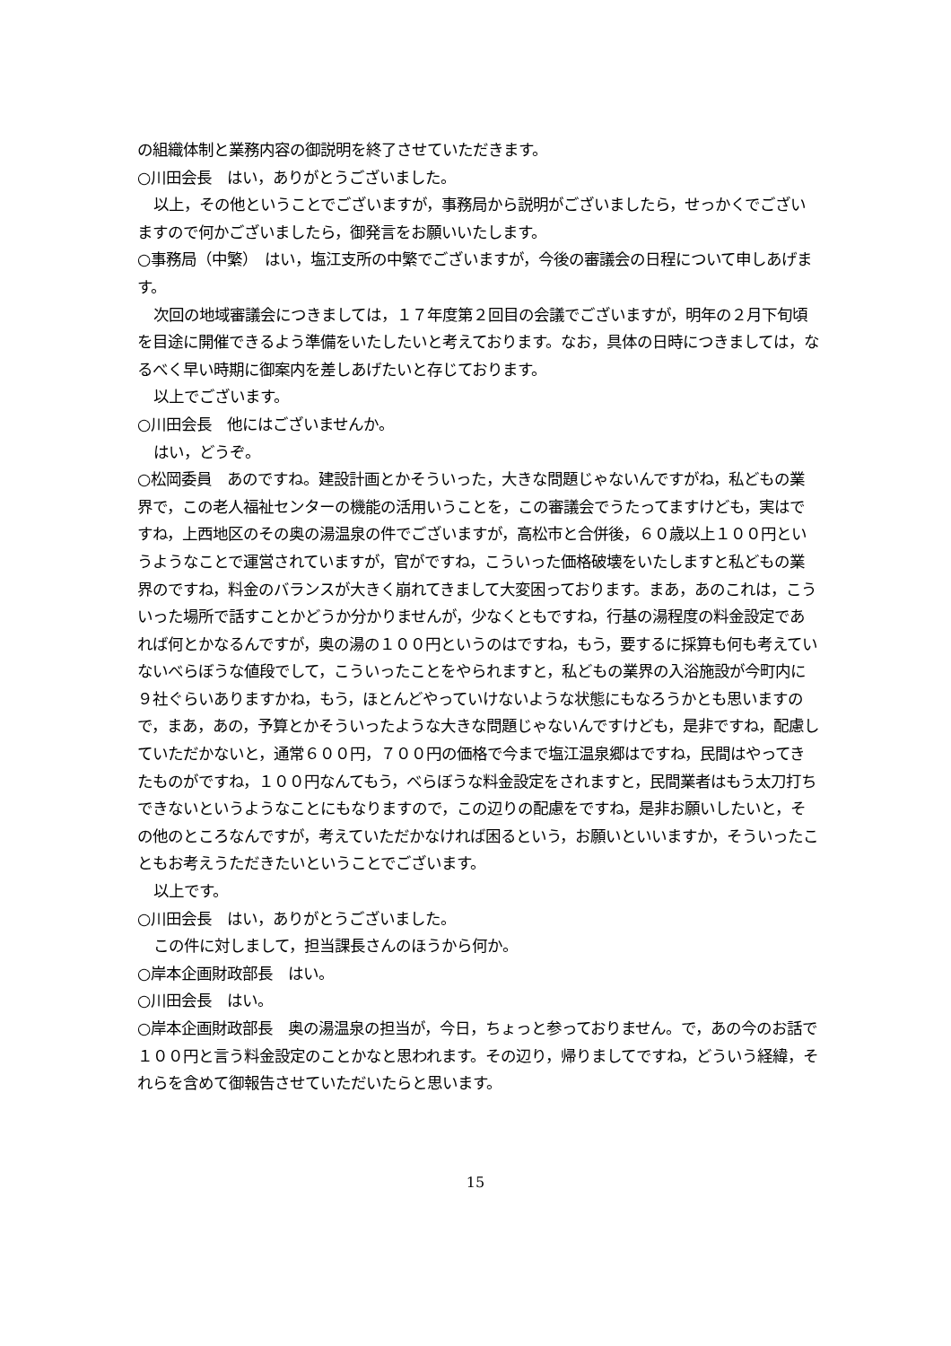の組織体制と業務内容の御説明を終了させていただきます。
○川田会長　はい，ありがとうございました。
以上，その他ということでございますが，事務局から説明がございましたら，せっかくでございますので何かございましたら，御発言をお願いいたします。
○事務局（中繁）　はい，塩江支所の中繁でございますが，今後の審議会の日程について申しあげます。
次回の地域審議会につきましては，１７年度第２回目の会議でございますが，明年の２月下旬頃を目途に開催できるよう準備をいたしたいと考えております。なお，具体の日時につきましては，なるべく早い時期に御案内を差しあげたいと存じております。
以上でございます。
○川田会長　他にはございませんか。
はい，どうぞ。
○松岡委員　あのですね。建設計画とかそういった，大きな問題じゃないんですがね，私どもの業界で，この老人福祉センターの機能の活用いうことを，この審議会でうたってますけども，実はですね，上西地区のその奥の湯温泉の件でございますが，高松市と合併後，６０歳以上１００円というようなことで運営されていますが，官がですね，こういった価格破壊をいたしますと私どもの業界のですね，料金のバランスが大きく崩れてきまして大変困っております。まあ，あのこれは，こういった場所で話すことかどうか分かりませんが，少なくともですね，行基の湯程度の料金設定であれば何とかなるんですが，奥の湯の１００円というのはですね，もう，要するに採算も何も考えていないべらぼうな値段でして，こういったことをやられますと，私どもの業界の入浴施設が今町内に９社ぐらいありますかね，もう，ほとんどやっていけないような状態にもなろうかとも思いますので，まあ，あの，予算とかそういったような大きな問題じゃないんですけども，是非ですね，配慮していただかないと，通常６００円，７００円の価格で今まで塩江温泉郷はですね，民間はやってきたものがですね，１００円なんてもう，べらぼうな料金設定をされますと，民間業者はもう太刀打ちできないというようなことにもなりますので，この辺りの配慮をですね，是非お願いしたいと，その他のところなんですが，考えていただかなければ困るという，お願いといいますか，そういったこともお考えうただきたいということでございます。
以上です。
○川田会長　はい，ありがとうございました。
この件に対しまして，担当課長さんのほうから何か。
○岸本企画財政部長　はい。
○川田会長　はい。
○岸本企画財政部長　奥の湯温泉の担当が，今日，ちょっと参っておりません。で，あの今のお話で１００円と言う料金設定のことかなと思われます。その辺り，帰りましてですね，どういう経緯，それらを含めて御報告させていただいたらと思います。
15